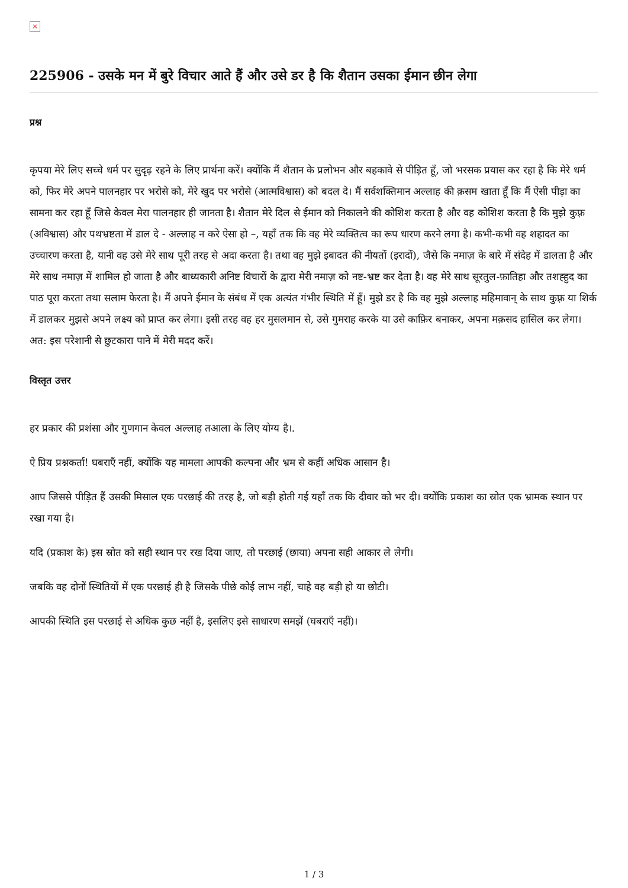×
225906 - उसके मन में बुरे विचार आते हैं और उसे डर है कि शैतान उसका ईमान छीन लेगा
प्रश्न
कृपया मेरे लिए सच्चे धर्म पर सुदृढ़ रहने के लिए प्रार्थना करें। क्योंकि मैं शैतान के प्रलोभन और बहकावे से पीड़ित हूँ, जो भरसक प्रयास कर रहा है कि मेरे धर्म को, फिर मेरे अपने पालनहार पर भरोसे को, मेरे खुद पर भरोसे (आत्मविश्वास) को बदल दे। मैं सर्वशक्तिमान अल्लाह की क़सम खाता हूँ कि मैं ऐसी पीड़ा का सामना कर रहा हूँ जिसे केवल मेरा पालनहार ही जानता है। शैतान मेरे दिल से ईमान को निकालने की कोशिश करता है और वह कोशिश करता है कि मुझे कुफ़्र (अविश्वास) और पथभ्रष्टता में डाल दे - अल्लाह न करे ऐसा हो –, यहाँ तक कि वह मेरे व्यक्तित्व का रूप धारण करने लगा है। कभी-कभी वह शहादत का उच्चारण करता है, यानी वह उसे मेरे साथ पूरी तरह से अदा करता है। तथा वह मुझे इबादत की नीयतों (इरादों), जैसे कि नमाज़ के बारे में संदेह में डालता है और मेरे साथ नमाज़ में शामिल हो जाता है और बाध्यकारी अनिष्ट विचारों के द्वारा मेरी नमाज़ को नष्ट-भ्रष्ट कर देता है। वह मेरे साथ सूरतुल-फ़ातिहा और तशह्हुद का पाठ पूरा करता तथा सलाम फेरता है। मैं अपने ईमान के संबंध में एक अत्यंत गंभीर स्थिति में हूँ। मुझे डर है कि वह मुझे अल्लाह महिमावान् के साथ कुफ़्र या शिर्क में डालकर मुझसे अपने लक्ष्य को प्राप्त कर लेगा। इसी तरह वह हर मुसलमान से, उसे गुमराह करके या उसे काफ़िर बनाकर, अपना मक़सद हासिल कर लेगा। अत: इस परेशानी से छुटकारा पाने में मेरी मदद करें।
विस्तृत उत्तर
हर प्रकार की प्रशंसा और गुणगान केवल अल्लाह तआला के लिए योग्य है।.
ऐ प्रिय प्रश्नकर्ता! घबराएँ नहीं, क्योंकि यह मामला आपकी कल्पना और भ्रम से कहीं अधिक आसान है।
आप जिससे पीड़ित हैं उसकी मिसाल एक परछाई की तरह है, जो बड़ी होती गई यहाँ तक कि दीवार को भर दी। क्योंकि प्रकाश का स्रोत एक भ्रामक स्थान पर रखा गया है।
यदि (प्रकाश के) इस स्रोत को सही स्थान पर रख दिया जाए, तो परछाई (छाया) अपना सही आकार ले लेगी।
जबकि वह दोनों स्थितियों में एक परछाई ही है जिसके पीछे कोई लाभ नहीं, चाहे वह बड़ी हो या छोटी।
आपकी स्थिति इस परछाई से अधिक कुछ नहीं है, इसलिए इसे साधारण समझें (घबराएँ नहीं)।
1 / 3